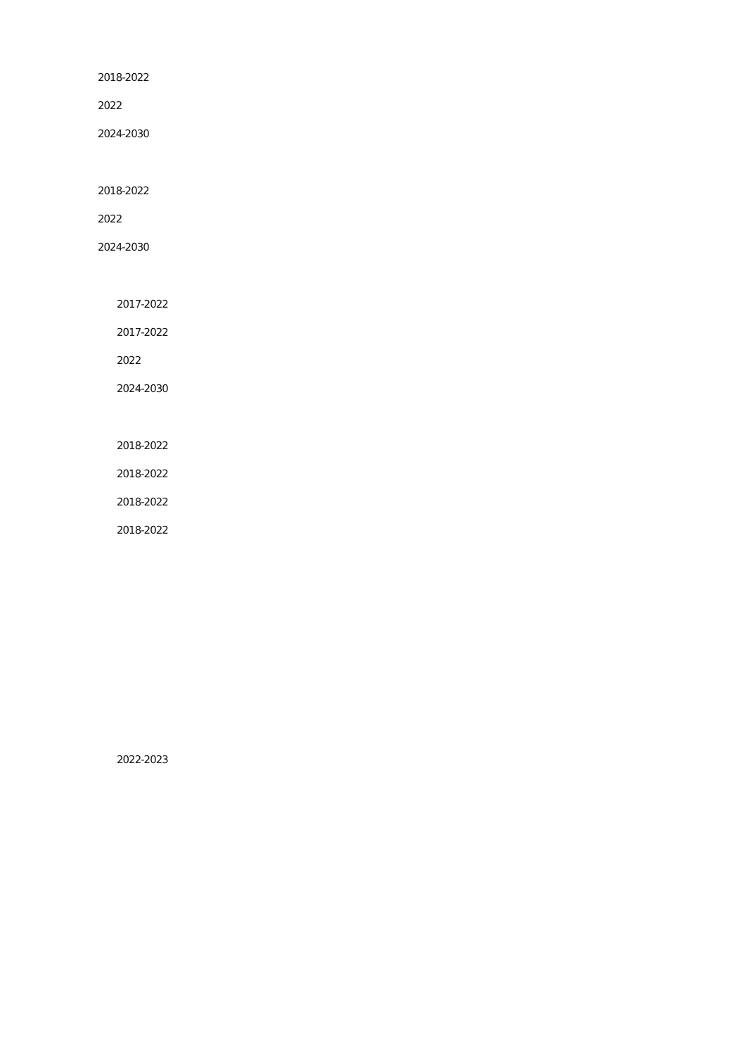2018-2022
2022
2024-2030
2018-2022
2022
2024-2030
2017-2022
2017-2022
2022
2024-2030
2018-2022
2018-2022
2018-2022
2018-2022
2022-2023